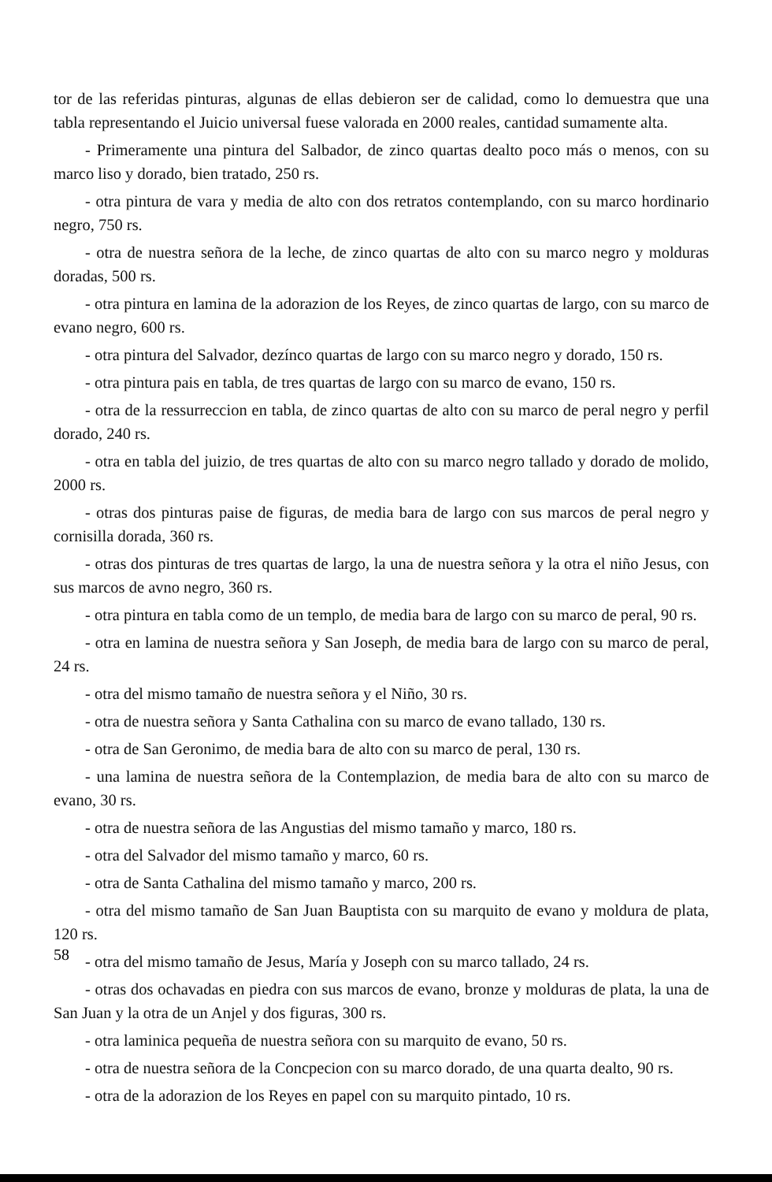tor de las referidas pinturas, algunas de ellas debieron ser de calidad, como lo demuestra que una tabla representando el Juicio universal fuese valorada en 2000 reales, cantidad sumamente alta.
- Primeramente una pintura del Salbador, de zinco quartas dealto poco más o menos, con su marco liso y dorado, bien tratado, 250 rs.
- otra pintura de vara y media de alto con dos retratos contemplando, con su marco hordinario negro, 750 rs.
- otra de nuestra señora de la leche, de zinco quartas de alto con su marco negro y molduras doradas, 500 rs.
- otra pintura en lamina de la adorazion de los Reyes, de zinco quartas de largo, con su marco de evano negro, 600 rs.
- otra pintura del Salvador, dezínco quartas de largo con su marco negro y dorado, 150 rs.
- otra pintura pais en tabla, de tres quartas de largo con su marco de evano, 150 rs.
- otra de la ressurreccion en tabla, de zinco quartas de alto con su marco de peral negro y perfil dorado, 240 rs.
- otra en tabla del juizio, de tres quartas de alto con su marco negro tallado y dorado de molido, 2000 rs.
- otras dos pinturas paise de figuras, de media bara de largo con sus marcos de peral negro y cornisilla dorada, 360 rs.
- otras dos pinturas de tres quartas de largo, la una de nuestra señora y la otra el niño Jesus, con sus marcos de avno negro, 360 rs.
- otra pintura en tabla como de un templo, de media bara de largo con su marco de peral, 90 rs.
- otra en lamina de nuestra señora y San Joseph, de media bara de largo con su marco de peral, 24 rs.
- otra del mismo tamaño de nuestra señora y el Niño, 30 rs.
- otra de nuestra señora y Santa Cathalina con su marco de evano tallado, 130 rs.
- otra de San Geronimo, de media bara de alto con su marco de peral, 130 rs.
- una lamina de nuestra señora de la Contemplazion, de media bara de alto con su marco de evano, 30 rs.
- otra de nuestra señora de las Angustias del mismo tamaño y marco, 180 rs.
- otra del Salvador del mismo tamaño y marco, 60 rs.
- otra de Santa Cathalina del mismo tamaño y marco, 200 rs.
- otra del mismo tamaño de San Juan Bauptista con su marquito de evano y moldura de plata, 120 rs.
- otra del mismo tamaño de Jesus, María y Joseph con su marco tallado, 24 rs.
- otras dos ochavadas en piedra con sus marcos de evano, bronze y molduras de plata, la una de San Juan y la otra de un Anjel y dos figuras, 300 rs.
- otra laminica pequeña de nuestra señora con su marquito de evano, 50 rs.
- otra de nuestra señora de la Concpecion con su marco dorado, de una quarta dealto, 90 rs.
- otra de la adorazion de los Reyes en papel con su marquito pintado, 10 rs.
58